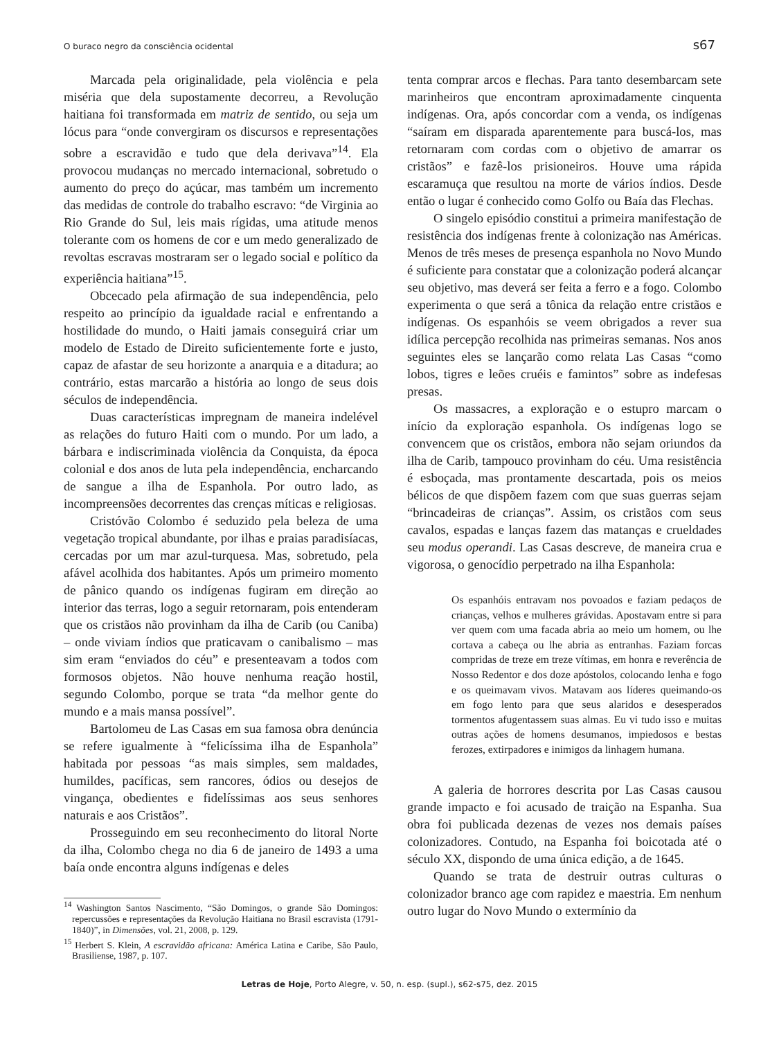O buraco negro da consciência ocidental s67
Marcada pela originalidade, pela violência e pela miséria que dela supostamente decorreu, a Revolução haitiana foi transformada em matriz de sentido, ou seja um lócus para “onde convergiram os discursos e representações sobre a escravidão e tudo que dela derivava”<sup>14</sup>. Ela provocou mudanças no mercado internacional, sobretudo o aumento do preço do açúcar, mas também um incremento das medidas de controle do trabalho escravo: “de Virginia ao Rio Grande do Sul, leis mais rígidas, uma atitude menos tolerante com os homens de cor e um medo generalizado de revoltas escravas mostraram ser o legado social e político da experiência haitiana”<sup>15</sup>.
Obcecado pela afirmação de sua independência, pelo respeito ao princípio da igualdade racial e enfrentando a hostilidade do mundo, o Haiti jamais conseguirá criar um modelo de Estado de Direito suficientemente forte e justo, capaz de afastar de seu horizonte a anarquia e a ditadura; ao contrário, estas marcarão a história ao longo de seus dois séculos de independência.
Duas características impregnam de maneira indelével as relações do futuro Haiti com o mundo. Por um lado, a bárbara e indiscriminada violência da Conquista, da época colonial e dos anos de luta pela independência, encharcando de sangue a ilha de Espanhola. Por outro lado, as incompreensões decorrentes das crenças míticas e religiosas.
Cristóvão Colombo é seduzido pela beleza de uma vegetação tropical abundante, por ilhas e praias paradisíacas, cercadas por um mar azul-turquesa. Mas, sobretudo, pela afável acolhida dos habitantes. Após um primeiro momento de pânico quando os indígenas fugiram em direção ao interior das terras, logo a seguir retornaram, pois entenderam que os cristãos não provinham da ilha de Carib (ou Caniba) – onde viviam índios que praticavam o canibalismo – mas sim eram “enviados do céu” e presenteavam a todos com formosos objetos. Não houve nenhuma reação hostil, segundo Colombo, porque se trata “da melhor gente do mundo e a mais mansa possível”.
Bartolomeu de Las Casas em sua famosa obra denúncia se refere igualmente à “felicíssima ilha de Espanhola” habitada por pessoas “as mais simples, sem maldades, humildes, pacíficas, sem rancores, ódios ou desejos de vingança, obedientes e fidelíssimas aos seus senhores naturais e aos Cristãos”.
Prosseguindo em seu reconhecimento do litoral Norte da ilha, Colombo chega no dia 6 de janeiro de 1493 a uma baía onde encontra alguns indígenas e deles
<sup>14</sup> Washington Santos Nascimento, “São Domingos, o grande São Domingos: repercussões e representações da Revolução Haitiana no Brasil escravista (1791-1840)”, in Dimensões, vol. 21, 2008, p. 129.
<sup>15</sup> Herbert S. Klein, A escravidão africana: América Latina e Caribe, São Paulo, Brasiliense, 1987, p. 107.
tenta comprar arcos e flechas. Para tanto desembarcam sete marinheiros que encontram aproximadamente cinquenta indígenas. Ora, após concordar com a venda, os indígenas “saíram em disparada aparentemente para buscá-los, mas retornaram com cordas com o objetivo de amarrar os cristãos” e fazê-los prisioneiros. Houve uma rápida escaramuça que resultou na morte de vários índios. Desde então o lugar é conhecido como Golfo ou Baía das Flechas.
O singelo episódio constitui a primeira manifestação de resistência dos indígenas frente à colonização nas Américas. Menos de três meses de presença espanhola no Novo Mundo é suficiente para constatar que a colonização poderá alcançar seu objetivo, mas deverá ser feita a ferro e a fogo. Colombo experimenta o que será a tônica da relação entre cristãos e indígenas. Os espanhóis se veem obrigados a rever sua idílica percepção recolhida nas primeiras semanas. Nos anos seguintes eles se lançarão como relata Las Casas “como lobos, tigres e leões cruéis e famintos” sobre as indefesas presas.
Os massacres, a exploração e o estupro marcam o início da exploração espanhola. Os indígenas logo se convencem que os cristãos, embora não sejam oriundos da ilha de Carib, tampouco provinham do céu. Uma resistência é esboçada, mas prontamente descartada, pois os meios bélicos de que dispõem fazem com que suas guerras sejam “brincadeiras de crianças”. Assim, os cristãos com seus cavalos, espadas e lanças fazem das matanças e crueldades seu modus operandi. Las Casas descreve, de maneira crua e vigorosa, o genocídio perpetrado na ilha Espanhola:
Os espanhóis entravam nos povoados e faziam pedaços de crianças, velhos e mulheres grávidas. Apostavam entre si para ver quem com uma facada abria ao meio um homem, ou lhe cortava a cabeça ou lhe abria as entranhas. Faziam forcas compridas de treze em treze vítimas, em honra e reverência de Nosso Redentor e dos doze apóstolos, colocando lenha e fogo e os queimavam vivos. Matavam aos líderes queimando-os em fogo lento para que seus alaridos e desesperados tormentos afugentassem suas almas. Eu vi tudo isso e muitas outras ações de homens desumanos, impiedosos e bestas ferozes, extirpadores e inimigos da linhagem humana.
A galeria de horrores descrita por Las Casas causou grande impacto e foi acusado de traição na Espanha. Sua obra foi publicada dezenas de vezes nos demais países colonizadores. Contudo, na Espanha foi boicotada até o século XX, dispondo de uma única edição, a de 1645.
Quando se trata de destruir outras culturas o colonizador branco age com rapidez e maestria. Em nenhum outro lugar do Novo Mundo o extermínio da
Letras de Hoje, Porto Alegre, v. 50, n. esp. (supl.), s62-s75, dez. 2015